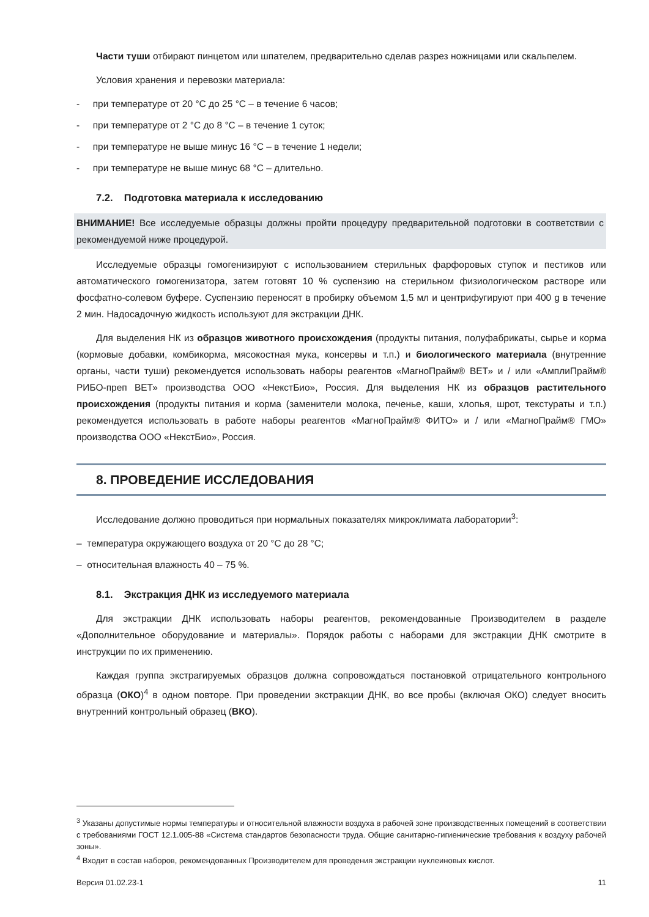Части туши отбирают пинцетом или шпателем, предварительно сделав разрез ножницами или скальпелем.
Условия хранения и перевозки материала:
- при температуре от 20 °С до 25 °С – в течение 6 часов;
- при температуре от 2 °С до 8 °С – в течение 1 суток;
- при температуре не выше минус 16 °С – в течение 1 недели;
- при температуре не выше минус 68 °С – длительно.
7.2. Подготовка материала к исследованию
ВНИМАНИЕ! Все исследуемые образцы должны пройти процедуру предварительной подготовки в соответствии с рекомендуемой ниже процедурой.
Исследуемые образцы гомогенизируют с использованием стерильных фарфоровых ступок и пестиков или автоматического гомогенизатора, затем готовят 10 % суспензию на стерильном физиологическом растворе или фосфатно-солевом буфере. Суспензию переносят в пробирку объемом 1,5 мл и центрифугируют при 400 g в течение 2 мин. Надосадочную жидкость используют для экстракции ДНК.
Для выделения НК из образцов животного происхождения (продукты питания, полуфабрикаты, сырье и корма (кормовые добавки, комбикорма, мясокостная мука, консервы и т.п.) и биологического материала (внутренние органы, части туши) рекомендуется использовать наборы реагентов «МагноПрайм® ВЕТ» и / или «АмплиПрайм® РИБО-преп ВЕТ» производства ООО «НекстБио», Россия. Для выделения НК из образцов растительного происхождения (продукты питания и корма (заменители молока, печенье, каши, хлопья, шрот, текстураты и т.п.) рекомендуется использовать в работе наборы реагентов «МагноПрайм® ФИТО» и / или «МагноПрайм® ГМО» производства ООО «НекстБио», Россия.
8. ПРОВЕДЕНИЕ ИССЛЕДОВАНИЯ
Исследование должно проводиться при нормальных показателях микроклимата лаборатории<sup>3</sup>:
– температура окружающего воздуха от 20 °С до 28 °С;
– относительная влажность 40 – 75 %.
8.1. Экстракция ДНК из исследуемого материала
Для экстракции ДНК использовать наборы реагентов, рекомендованные Производителем в разделе «Дополнительное оборудование и материалы». Порядок работы с наборами для экстракции ДНК смотрите в инструкции по их применению.
Каждая группа экстрагируемых образцов должна сопровождаться постановкой отрицательного контрольного образца (ОКО)<sup>4</sup> в одном повторе. При проведении экстракции ДНК, во все пробы (включая ОКО) следует вносить внутренний контрольный образец (ВКО).
<sup>3</sup> Указаны допустимые нормы температуры и относительной влажности воздуха в рабочей зоне производственных помещений в соответствии с требованиями ГОСТ 12.1.005-88 «Система стандартов безопасности труда. Общие санитарно-гигиенические требования к воздуху рабочей зоны».
<sup>4</sup> Входит в состав наборов, рекомендованных Производителем для проведения экстракции нуклеиновых кислот.
Версия 01.02.23-1 11